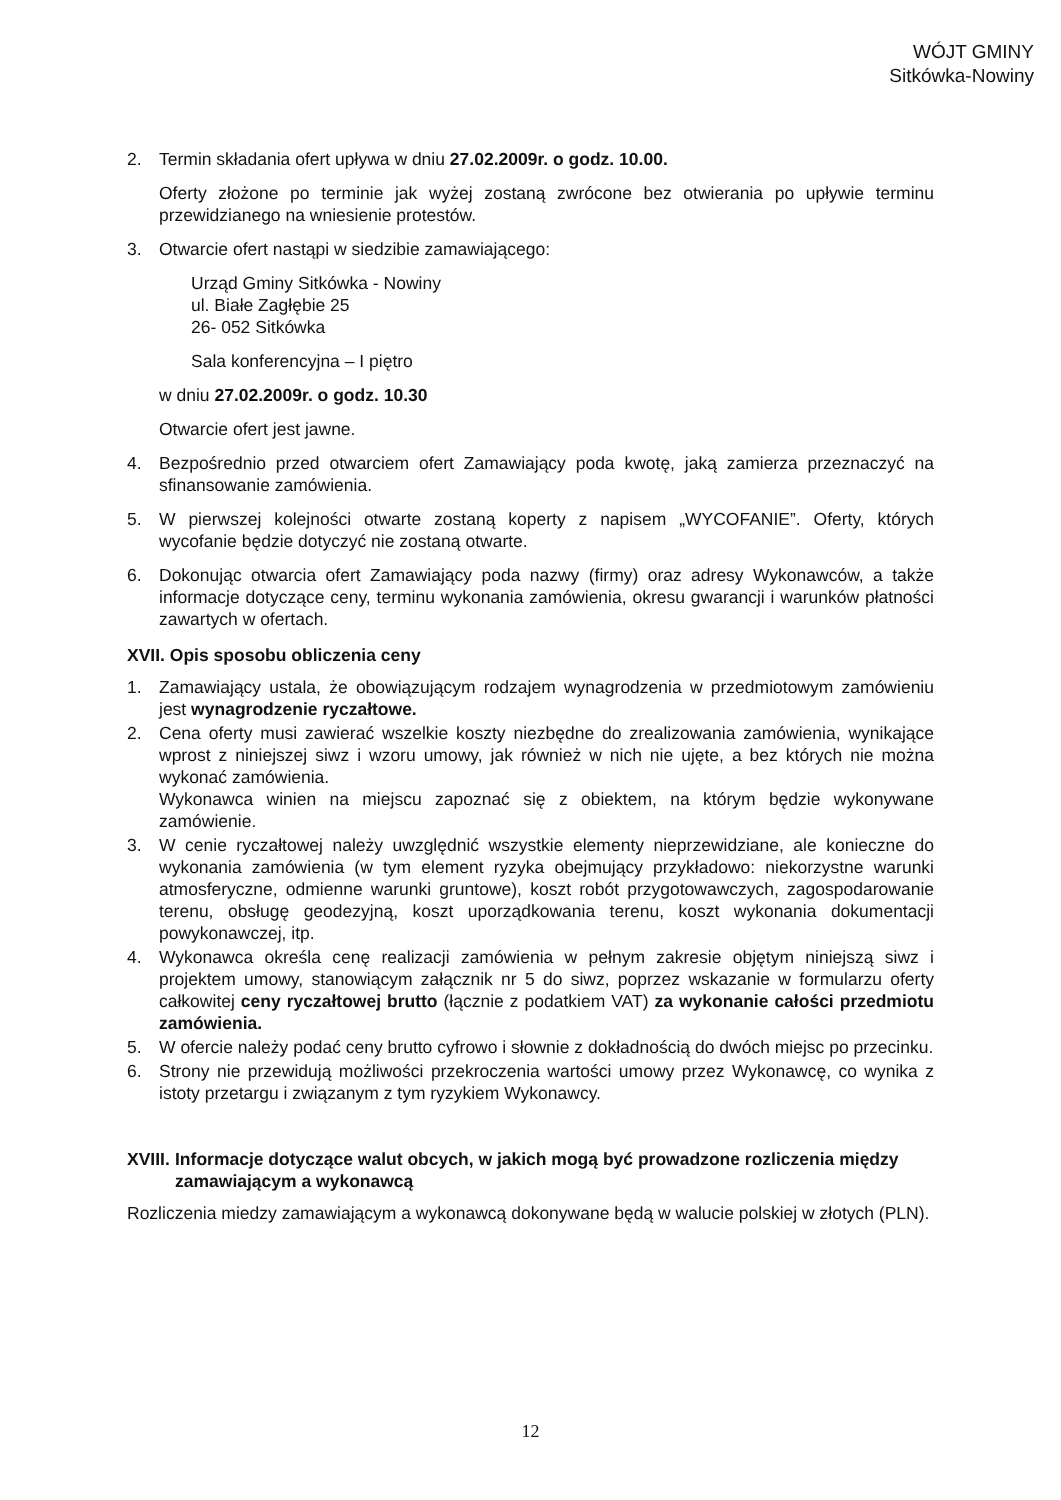WÓJT GMINY
Sitkówka-Nowiny
2. Termin składania ofert upływa w dniu 27.02.2009r. o godz. 10.00.
Oferty złożone po terminie jak wyżej zostaną zwrócone bez otwierania po upływie terminu przewidzianego na wniesienie protestów.
3. Otwarcie ofert nastąpi w siedzibie zamawiającego:
Urząd Gminy Sitkówka - Nowiny
ul. Białe Zagłębie 25
26- 052 Sitkówka
Sala konferencyjna – I piętro
w dniu 27.02.2009r. o godz. 10.30
Otwarcie ofert jest jawne.
4. Bezpośrednio przed otwarciem ofert Zamawiający poda kwotę, jaką zamierza przeznaczyć na sfinansowanie zamówienia.
5. W pierwszej kolejności otwarte zostaną koperty z napisem „WYCOFANIE”. Oferty, których wycofanie będzie dotyczyć nie zostaną otwarte.
6. Dokonując otwarcia ofert Zamawiający poda nazwy (firmy) oraz adresy Wykonawców, a także informacje dotyczące ceny, terminu wykonania zamówienia, okresu gwarancji i warunków płatności zawartych w ofertach.
XVII. Opis sposobu obliczenia ceny
1. Zamawiający ustala, że obowiązującym rodzajem wynagrodzenia w przedmiotowym zamówieniu jest wynagrodzenie ryczałtowe.
2. Cena oferty musi zawierać wszelkie koszty niezbędne do zrealizowania zamówienia, wynikające wprost z niniejszej siwz i wzoru umowy, jak również w nich nie ujęte, a bez których nie można wykonać zamówienia.
Wykonawca winien na miejscu zapoznać się z obiektem, na którym będzie wykonywane zamówienie.
3. W cenie ryczałtowej należy uwzględnić wszystkie elementy nieprzewidziane, ale konieczne do wykonania zamówienia (w tym element ryzyka obejmujący przykładowo: niekorzystne warunki atmosferyczne, odmienne warunki gruntowe), koszt robót przygotowawczych, zagospodarowanie terenu, obsługę geodezyjną, koszt uporządkowania terenu, koszt wykonania dokumentacji powykonawczej, itp.
4. Wykonawca określa cenę realizacji zamówienia w pełnym zakresie objętym niniejszą siwz i projektem umowy, stanowiącym załącznik nr 5 do siwz, poprzez wskazanie w formularzu oferty całkowitej ceny ryczałtowej brutto (łącznie z podatkiem VAT) za wykonanie całości przedmiotu zamówienia.
5. W ofercie należy podać ceny brutto cyfrowo i słownie z dokładnością do dwóch miejsc po przecinku.
6. Strony nie przewidują możliwości przekroczenia wartości umowy przez Wykonawcę, co wynika z istoty przetargu i związanym z tym ryzykiem Wykonawcy.
XVIII. Informacje dotyczące walut obcych, w jakich mogą być prowadzone rozliczenia między zamawiającym a wykonawcą
Rozliczenia miedzy zamawiającym a wykonawcą dokonywane będą w walucie polskiej w złotych (PLN).
12